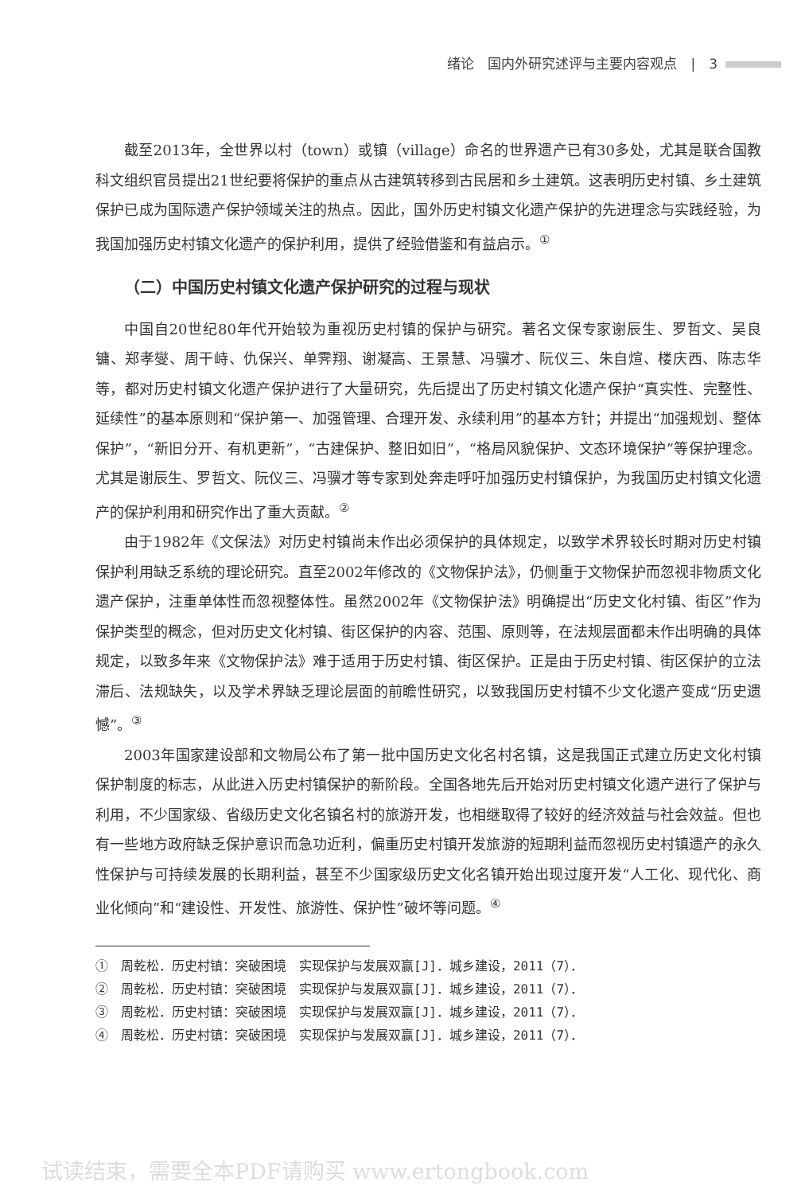绪论　国内外研究述评与主要内容观点　|　3
截至2013年，全世界以村（town）或镇（village）命名的世界遗产已有30多处，尤其是联合国教科文组织官员提出21世纪要将保护的重点从古建筑转移到古民居和乡土建筑。这表明历史村镇、乡土建筑保护已成为国际遗产保护领域关注的热点。因此，国外历史村镇文化遗产保护的先进理念与实践经验，为我国加强历史村镇文化遗产的保护利用，提供了经验借鉴和有益启示。<sup>①</sup>
（二）中国历史村镇文化遗产保护研究的过程与现状
中国自20世纪80年代开始较为重视历史村镇的保护与研究。著名文保专家谢辰生、罗哲文、吴良镛、郑孝燮、周干峙、仇保兴、单霁翔、谢凝高、王景慧、冯骥才、阮仪三、朱自煊、楼庆西、陈志华等，都对历史村镇文化遗产保护进行了大量研究，先后提出了历史村镇文化遗产保护“真实性、完整性、延续性”的基本原则和“保护第一、加强管理、合理开发、永续利用”的基本方针；并提出“加强规划、整体保护”，“新旧分开、有机更新”，“古建保护、整旧如旧”，“格局风貌保护、文态环境保护”等保护理念。尤其是谢辰生、罗哲文、阮仪三、冯骥才等专家到处奔走呼吁加强历史村镇保护，为我国历史村镇文化遗产的保护利用和研究作出了重大贡献。<sup>②</sup>
由于1982年《文保法》对历史村镇尚未作出必须保护的具体规定，以致学术界较长时期对历史村镇保护利用缺乏系统的理论研究。直至2002年修改的《文物保护法》，仍侧重于文物保护而忽视非物质文化遗产保护，注重单体性而忽视整体性。虽然2002年《文物保护法》明确提出“历史文化村镇、街区”作为保护类型的概念，但对历史文化村镇、街区保护的内容、范围、原则等，在法规层面都未作出明确的具体规定，以致多年来《文物保护法》难于适用于历史村镇、街区保护。正是由于历史村镇、街区保护的立法滞后、法规缺失，以及学术界缺乏理论层面的前瞻性研究，以致我国历史村镇不少文化遗产变成“历史遗憾”。<sup>③</sup>
2003年国家建设部和文物局公布了第一批中国历史文化名村名镇，这是我国正式建立历史文化村镇保护制度的标志，从此进入历史村镇保护的新阶段。全国各地先后开始对历史村镇文化遗产进行了保护与利用，不少国家级、省级历史文化名镇名村的旅游开发，也相继取得了较好的经济效益与社会效益。但也有一些地方政府缺乏保护意识而急功近利，偏重历史村镇开发旅游的短期利益而忽视历史村镇遗产的永久性保护与可持续发展的长期利益，甚至不少国家级历史文化名镇开始出现过度开发“人工化、现代化、商业化倾向”和“建设性、开发性、旅游性、保护性”破坏等问题。<sup>④</sup>
①　周乾松．历史村镇：突破困境　实现保护与发展双赢[J]．城乡建设，2011（7）．
②　周乾松．历史村镇：突破困境　实现保护与发展双赢[J]．城乡建设，2011（7）．
③　周乾松．历史村镇：突破困境　实现保护与发展双赢[J]．城乡建设，2011（7）．
④　周乾松．历史村镇：突破困境　实现保护与发展双赢[J]．城乡建设，2011（7）．
试读结束，需要全本PDF请购买 www.ertongbook.com